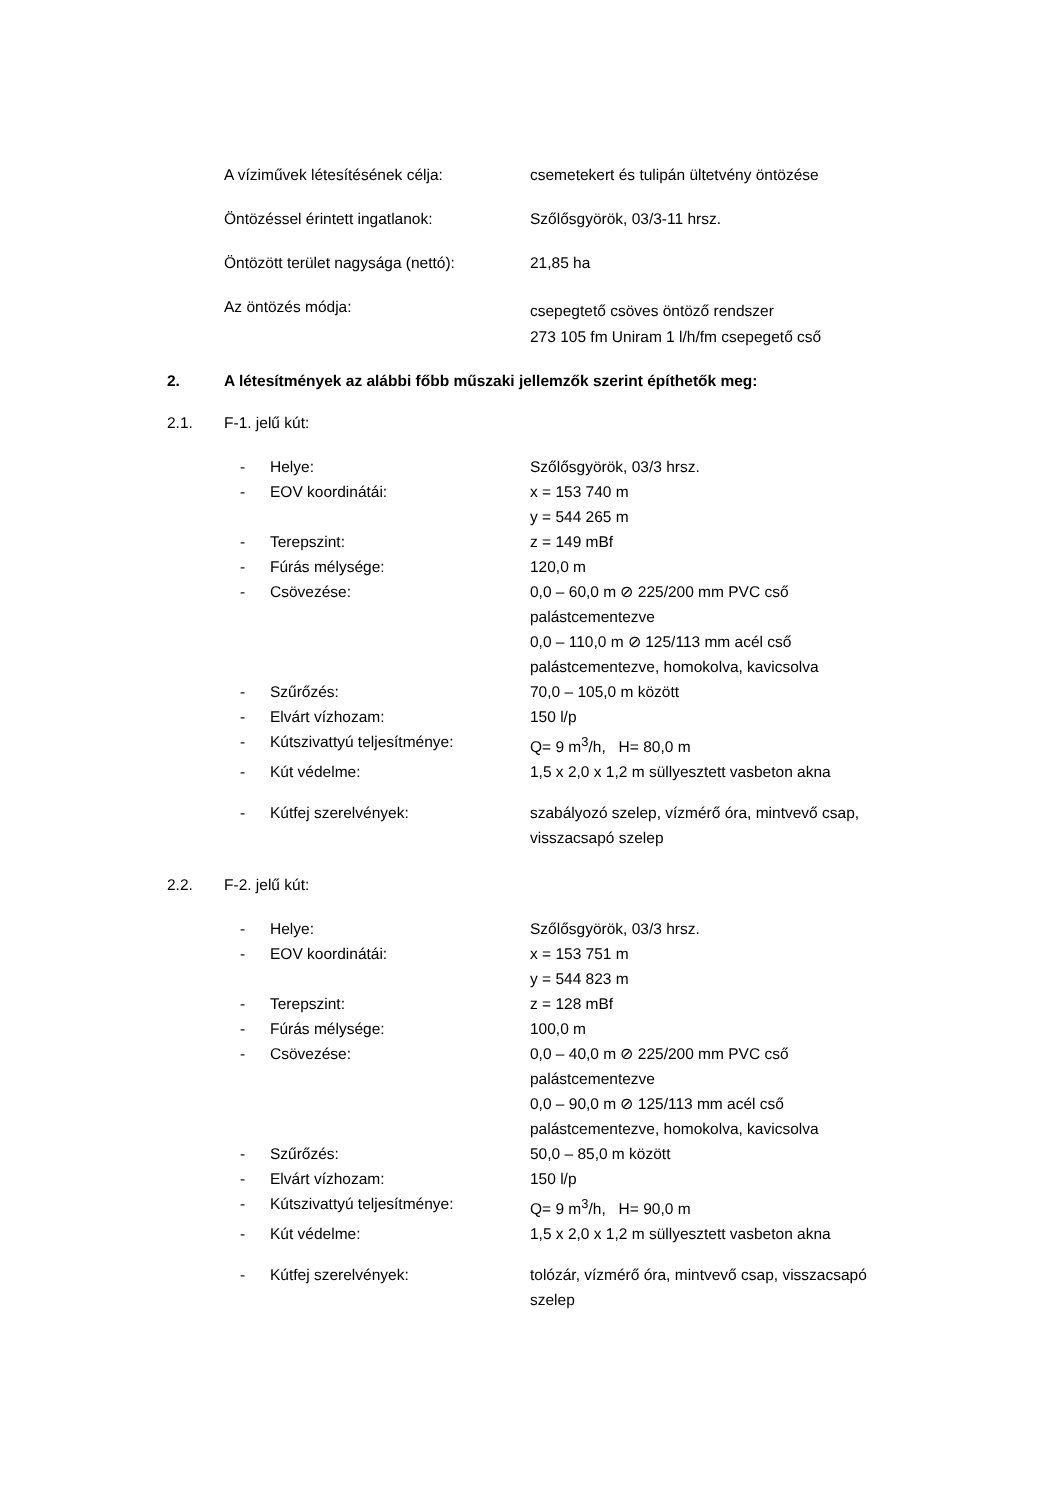A víziművek létesítésének célja: csemetekert és tulipán ültetvény öntözése
Öntözéssel érintett ingatlanok: Szőlősgyörök, 03/3-11 hrsz.
Öntözött terület nagysága (nettó):
21,85 ha
Az öntözés módja:
csepegtető csöves öntöző rendszer
273 105 fm Uniram 1 l/h/fm csepegető cső
2. A létesítmények az alábbi főbb műszaki jellemzők szerint építhetők meg:
2.1.
F-1. jelű kút:
- Helye: Szőlősgyörök, 03/3 hrsz.
- EOV koordinátái: x = 153 740 m
y = 544 265 m
- Terepszint: z = 149 mBf
- Fúrás mélysége: 120,0 m
- Csövezése: 0,0 – 60,0 m ⊘ 225/200 mm PVC cső
palástcementezve
0,0 – 110,0 m ⊘ 125/113 mm acél cső
palástcementezve, homokolva, kavicsolva
- Szűrőzés: 70,0 – 105,0 m között
- Elvárt vízhozam: 150 l/p
- Kútszivattyú teljesítménye: Q= 9 m<sup>3</sup>/h, H= 80,0 m
- Kút védelme: 1,5 x 2,0 x 1,2 m süllyesztett vasbeton akna
- Kútfej szerelvények: szabályozó szelep, vízmérő óra, mintvevő csap,
visszacsapó szelep
2.2.
F-2. jelű kút:
- Helye: Szőlősgyörök, 03/3 hrsz.
- EOV koordinátái: x = 153 751 m
y = 544 823 m
- Terepszint: z = 128 mBf
- Fúrás mélysége: 100,0 m
- Csövezése: 0,0 – 40,0 m ⊘ 225/200 mm PVC cső
palástcementezve
0,0 – 90,0 m ⊘ 125/113 mm acél cső
palástcementezve, homokolva, kavicsolva
- Szűrőzés: 50,0 – 85,0 m között
- Elvárt vízhozam: 150 l/p
- Kútszivattyú teljesítménye: Q= 9 m<sup>3</sup>/h, H= 90,0 m
- Kút védelme: 1,5 x 2,0 x 1,2 m süllyesztett vasbeton akna
- Kútfej szerelvények: tolózár, vízmérő óra, mintvevő csap, visszacsapó
szelep